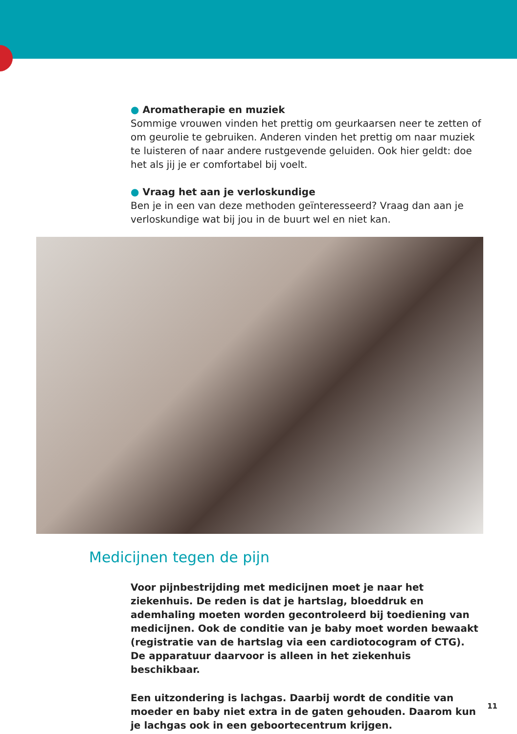● Aromatherapie en muziek
Sommige vrouwen vinden het prettig om geurkaarsen neer te zetten of om geurolie te gebruiken. Anderen vinden het prettig om naar muziek te luisteren of naar andere rustgevende geluiden. Ook hier geldt: doe het als jij je er comfortabel bij voelt.
● Vraag het aan je verloskundige
Ben je in een van deze methoden geïnteresseerd? Vraag dan aan je verloskundige wat bij jou in de buurt wel en niet kan.
Medicijnen tegen de pijn
Voor pijnbestrijding met medicijnen moet je naar het ziekenhuis. De reden is dat je hartslag, bloeddruk en ademhaling moeten worden gecontroleerd bij toediening van medicijnen. Ook de conditie van je baby moet worden bewaakt (registratie van de hartslag via een cardiotocogram of CTG).
De apparatuur daarvoor is alleen in het ziekenhuis beschikbaar.
Een uitzondering is lachgas. Daarbij wordt de conditie van moeder en baby niet extra in de gaten gehouden. Daarom kun je lachgas ook in een geboortecentrum krijgen.
11